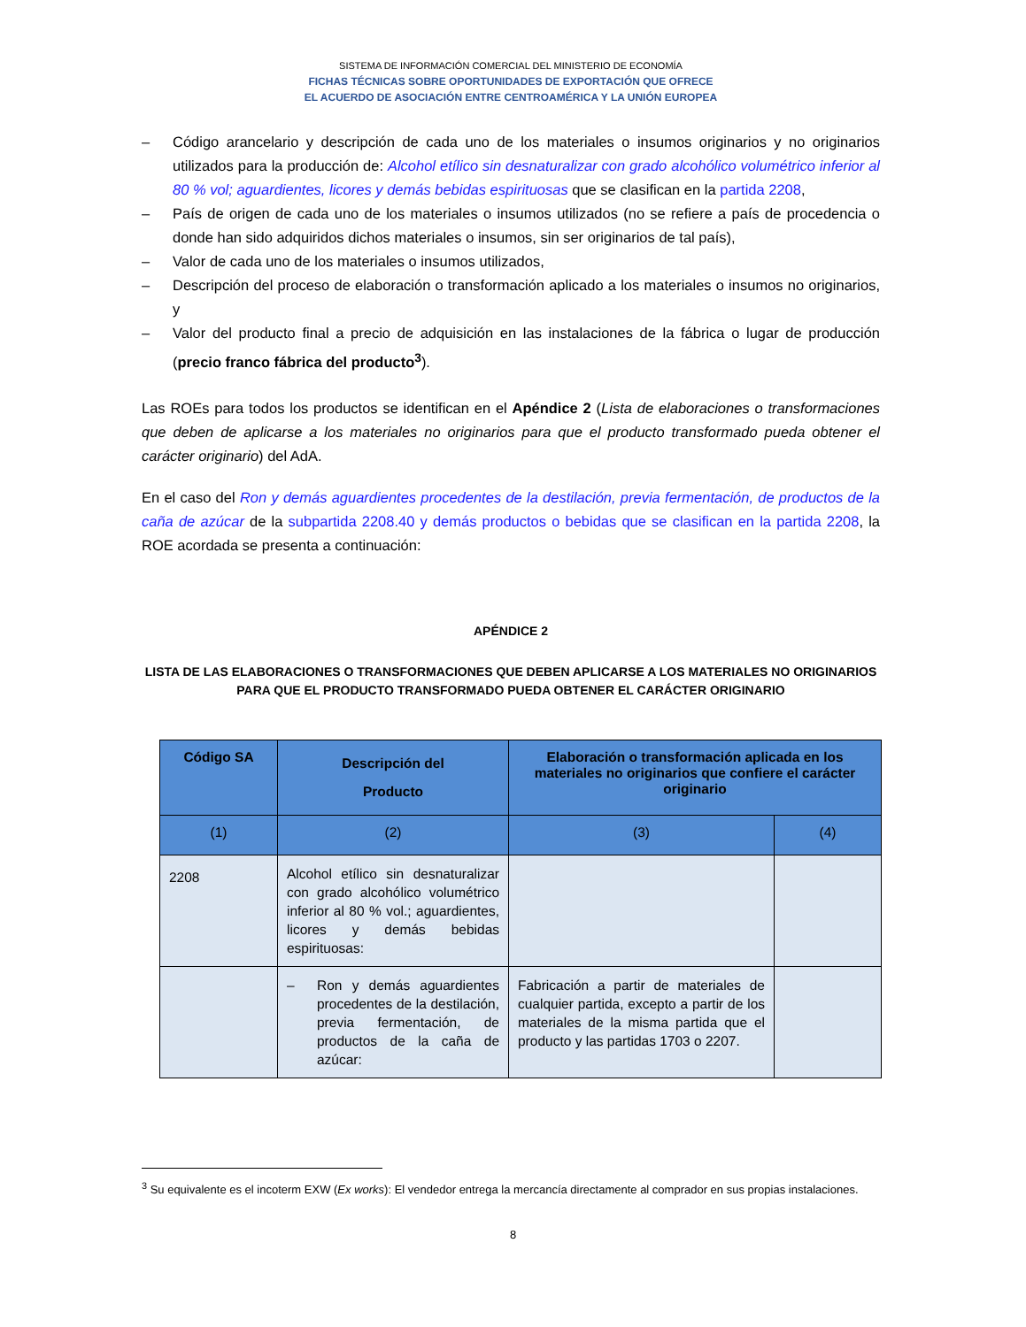SISTEMA DE INFORMACIÓN COMERCIAL DEL MINISTERIO DE ECONOMÍA
FICHAS TÉCNICAS SOBRE OPORTUNIDADES DE EXPORTACIÓN QUE OFRECE
EL ACUERDO DE ASOCIACIÓN ENTRE CENTROAMÉRICA Y LA UNIÓN EUROPEA
– Código arancelario y descripción de cada uno de los materiales o insumos originarios y no originarios utilizados para la producción de: Alcohol etílico sin desnaturalizar con grado alcohólico volumétrico inferior al 80 % vol; aguardientes, licores y demás bebidas espirituosas que se clasifican en la partida 2208,
– País de origen de cada uno de los materiales o insumos utilizados (no se refiere a país de procedencia o donde han sido adquiridos dichos materiales o insumos, sin ser originarios de tal país),
– Valor de cada uno de los materiales o insumos utilizados,
– Descripción del proceso de elaboración o transformación aplicado a los materiales o insumos no originarios, y
– Valor del producto final a precio de adquisición en las instalaciones de la fábrica o lugar de producción (precio franco fábrica del producto<sup>3</sup>).
Las ROEs para todos los productos se identifican en el Apéndice 2 (Lista de elaboraciones o transformaciones que deben de aplicarse a los materiales no originarios para que el producto transformado pueda obtener el carácter originario) del AdA.
En el caso del Ron y demás aguardientes procedentes de la destilación, previa fermentación, de productos de la caña de azúcar de la subpartida 2208.40 y demás productos o bebidas que se clasifican en la partida 2208, la ROE acordada se presenta a continuación:
APÉNDICE 2
LISTA DE LAS ELABORACIONES O TRANSFORMACIONES QUE DEBEN APLICARSE A LOS MATERIALES NO ORIGINARIOS PARA QUE EL PRODUCTO TRANSFORMADO PUEDA OBTENER EL CARÁCTER ORIGINARIO
| Código SA | Descripción del Producto | Elaboración o transformación aplicada en los materiales no originarios que confiere el carácter originario | |
| --- | --- | --- | --- |
| (1) | (2) | (3) | (4) |
| 2208 | Alcohol etílico sin desnaturalizar con grado alcohólico volumétrico inferior al 80 % vol.; aguardientes, licores y demás bebidas espirituosas: | | |
| | – Ron y demás aguardientes procedentes de la destilación, previa fermentación, de productos de la caña de azúcar: | Fabricación a partir de materiales de cualquier partida, excepto a partir de los materiales de la misma partida que el producto y las partidas 1703 o 2207. | |
<sup>3</sup> Su equivalente es el incoterm EXW (Ex works): El vendedor entrega la mercancía directamente al comprador en sus propias instalaciones.
8